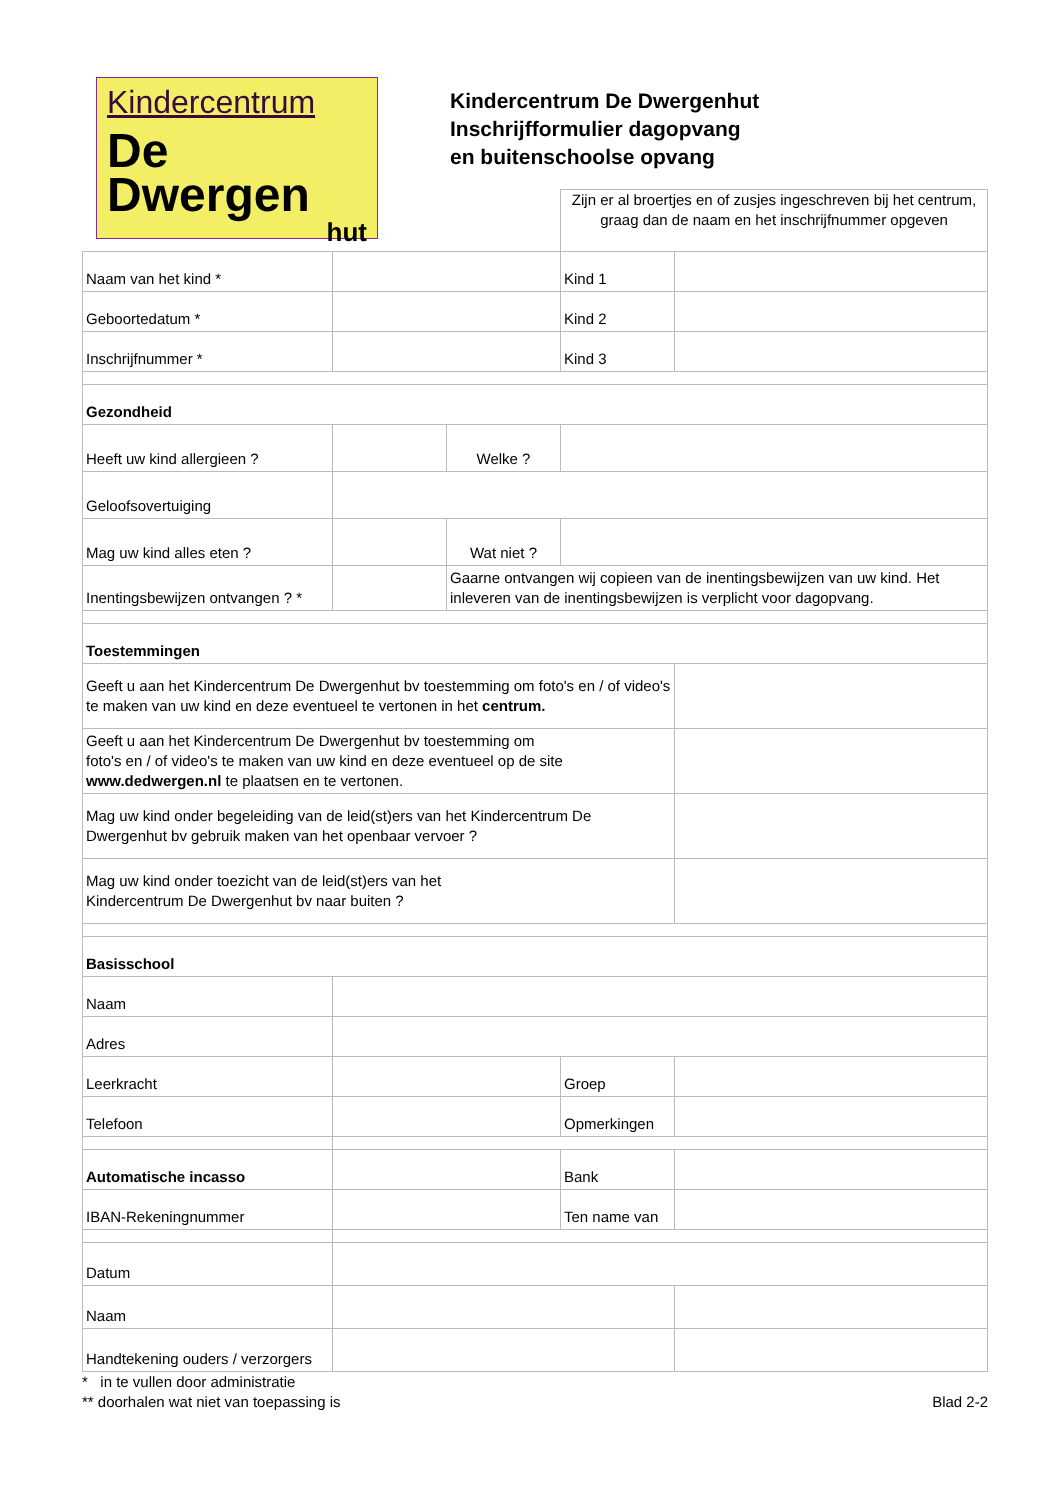Kindercentrum
De
Dwergen
hut
Kindercentrum De Dwergenhut
Inschrijfformulier dagopvang
en buitenschoolse opvang
Zijn er al broertjes en of zusjes ingeschreven bij het centrum, graag dan de naam en het inschrijfnummer opgeven
| Naam van het kind * | | | Kind 1 | |
| Geboortedatum * | | | Kind 2 | |
| Inschrijfnummer * | | | Kind 3 | |
| Gezondheid | | | | |
| Heeft uw kind allergieen ? | | Welke ? | | |
| Geloofsovertuiging | | | | |
| Mag uw kind alles eten ? | | Wat niet ? | | |
| Inentingsbewijzen ontvangen ? * | | Gaarne ontvangen wij copieen van de inentingsbewijzen van uw kind. Het inleveren van de inentingsbewijzen is verplicht voor dagopvang. | | |
| Toestemmingen | | | | |
| Geeft u aan het Kindercentrum De Dwergenhut bv toestemming om foto's en / of video's te maken van uw kind en deze eventueel te vertonen in het centrum. | | | | |
| Geeft u aan het Kindercentrum De Dwergenhut bv toestemming om foto's en / of video's te maken van uw kind en deze eventueel op de site www.dedwergen.nl te plaatsen en te vertonen. | | | | |
| Mag uw kind onder begeleiding van de leid(st)ers van het Kindercentrum De Dwergenhut bv gebruik maken van het openbaar vervoer ? | | | | |
| Mag uw kind onder toezicht van de leid(st)ers van het Kindercentrum De Dwergenhut bv naar buiten ? | | | | |
| Basisschool | | | | |
| Naam | | | | |
| Adres | | | | |
| Leerkracht | | | Groep | |
| Telefoon | | | Opmerkingen | |
| Automatische incasso | | | Bank | |
| IBAN-Rekeningnummer | | | Ten name van | |
| Datum | | | | |
| Naam | | | | |
| Handtekening ouders / verzorgers | | | | |
* in te vullen door administratie
** doorhalen wat niet van toepassing is Blad 2-2